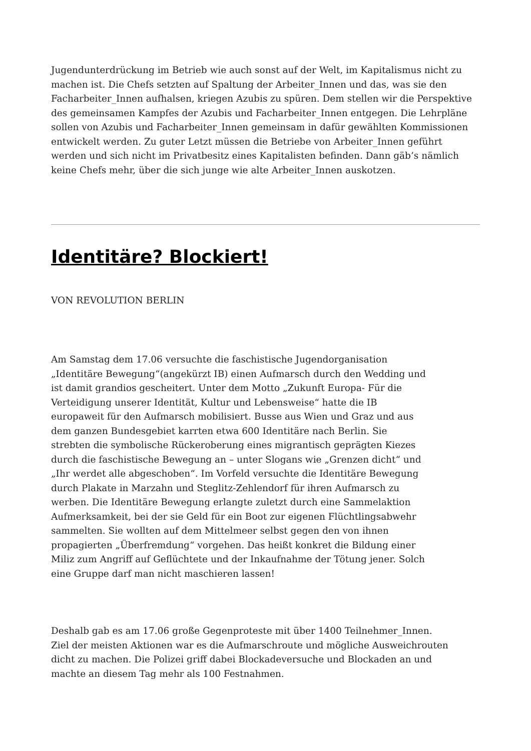Jugendunterdrückung im Betrieb wie auch sonst auf der Welt, im Kapitalismus nicht zu machen ist. Die Chefs setzten auf Spaltung der Arbeiter_Innen und das, was sie den Facharbeiter_Innen aufhalsen, kriegen Azubis zu spüren. Dem stellen wir die Perspektive des gemeinsamen Kampfes der Azubis und Facharbeiter_Innen entgegen. Die Lehrpläne sollen von Azubis und Facharbeiter_Innen gemeinsam in dafür gewählten Kommissionen entwickelt werden. Zu guter Letzt müssen die Betriebe von Arbeiter_Innen geführt werden und sich nicht im Privatbesitz eines Kapitalisten befinden. Dann gäb’s nämlich keine Chefs mehr, über die sich junge wie alte Arbeiter_Innen auskotzen.
Identitäre? Blockiert!
VON REVOLUTION BERLIN
Am Samstag dem 17.06 versuchte die faschistische Jugendorganisation „Identitäre Bewegung“(angekürzt IB) einen Aufmarsch durch den Wedding und ist damit grandios gescheitert. Unter dem Motto „Zukunft Europa- Für die Verteidigung unserer Identität, Kultur und Lebensweise“ hatte die IB europaweit für den Aufmarsch mobilisiert. Busse aus Wien und Graz und aus dem ganzen Bundesgebiet karrten etwa 600 Identitäre nach Berlin. Sie strebten die symbolische Rückeroberung eines migrantisch geprägten Kiezes durch die faschistische Bewegung an – unter Slogans wie „Grenzen dicht“ und „Ihr werdet alle abgeschoben“. Im Vorfeld versuchte die Identitäre Bewegung durch Plakate in Marzahn und Steglitz-Zehlendorf für ihren Aufmarsch zu werben. Die Identitäre Bewegung erlangte zuletzt durch eine Sammelaktion Aufmerksamkeit, bei der sie Geld für ein Boot zur eigenen Flüchtlingsabwehr sammelten. Sie wollten auf dem Mittelmeer selbst gegen den von ihnen propagierten „Überfremdung“ vorgehen. Das heißt konkret die Bildung einer Miliz zum Angriff auf Geflüchtete und der Inkaufnahme der Tötung jener. Solch eine Gruppe darf man nicht maschieren lassen!
Deshalb gab es am 17.06 große Gegenproteste mit über 1400 Teilnehmer_Innen. Ziel der meisten Aktionen war es die Aufmarschroute und mögliche Ausweichrouten dicht zu machen. Die Polizei griff dabei Blockadeversuche und Blockaden an und machte an diesem Tag mehr als 100 Festnahmen.